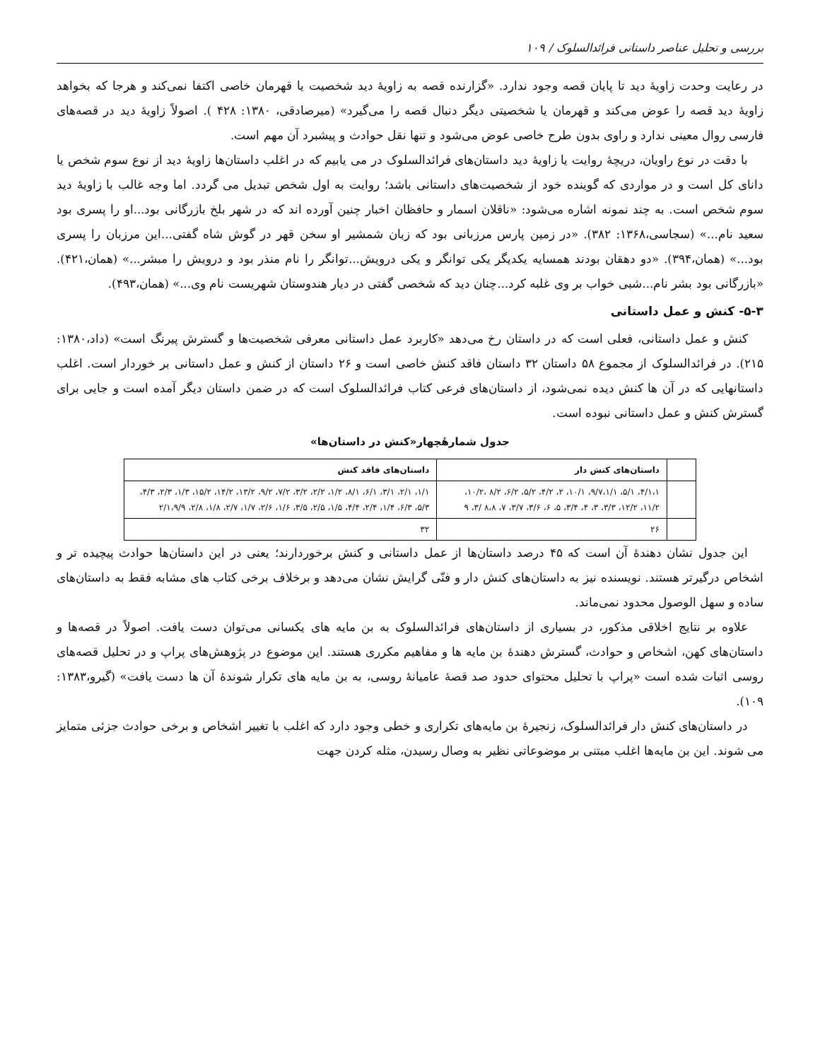بررسی و تحلیل عناصر داستانی فرائدالسلوک / ۱۰۹
در رعایت وحدت زاویهٔ دید تا پایان قصه وجود ندارد. «گزارنده قصه به زاویهٔ دید شخصیت یا قهرمان خاصی اکتفا نمی‌کند و هرجا که بخواهد زاویهٔ دید قصه را عوض می‌کند و قهرمان یا شخصیتی دیگر دنبال قصه را می‌گیرد» (میرصادقی، ۱۳۸۰: ۴۲۸ ). اصولاً زاویهٔ دید در قصه‌های فارسی روال معینی ندارد و راوی بدون طرح خاصی عوض می‌شود و تنها نقل حوادث و پیشبرد آن مهم است.
با دقت در نوع راویان، دریچهٔ روایت یا زاویهٔ دید داستان‌های فرائدالسلوک در می یابیم که در اغلب داستان‌ها زاویهٔ دید از نوع سوم شخص یا دانای کل است و در مواردی که گوینده خود از شخصیت‌های داستانی باشد؛ روایت به اول شخص تبدیل می گردد. اما وجه غالب با زاویهٔ دید سوم شخص است. به چند نمونه اشاره می‌شود: «ناقلان اسمار و حافظان اخبار چنین آورده اند که در شهر بلخ بازرگانی بود...او را پسری بود سعید نام...» (سجاسی،۱۳۶۸: ۳۸۲). «در زمین پارس مرزبانی بود که زبان شمشیر او سخن قهر در گوش شاه گفتی...این مرزبان را پسری بود...» (همان،۳۹۴). «دو دهقان بودند همسایه یکدیگر یکی توانگر و یکی درویش...توانگر را نام منذر بود و درویش را مبشر...» (همان،۴۲۱). «بازرگانی بود بشر نام...شبی خواب بر وی غلبه کرد...چنان دید که شخصی گفتی در دیار هندوستان شهریست نام وی...» (همان،۴۹۳).
۵-۳- کنش و عمل داستانی
کنش و عمل داستانی، فعلی است که در داستان رخ می‌دهد «کاربرد عمل داستانی معرفی شخصیت‌ها و گسترش پیرنگ است» (داد،۱۳۸۰: ۲۱۵). در فرائدالسلوک از مجموع ۵۸ داستان ۳۲ داستان فاقد کنش خاصی است و ۲۶ داستان از کنش و عمل داستانی بر خوردار است. اغلب داستانهایی که در آن ها کنش دیده نمی‌شود، از داستان‌های فرعی کتاب فرائدالسلوک است که در ضمن داستان دیگر آمده است و جایی برای گسترش کنش و عمل داستانی نبوده است.
جدول شمارهٔچهار«کنش در داستان‌ها»
| | داستان‌های کنش دار | داستان‌های فاقد کنش |
| | ۴/۱،۱، ۵/۱، ۹/۷،۱/۱، ۱۰/۱، ۲، ۴/۲، ۵/۲، ۶/۲، ۸/۲ ،۱۰/۲، ۱۱/۲، ۱۲/۲، ۳/۳، ۳، ۴، ۳/۴، ۵، ۶، ۳/۶، ۳/۷، ۷، ۸،۸ /۳، ۹ | ۱/۱، ۲/۱، ۳/۱، ۶/۱، ۸/۱، ۱/۲، ۲/۲، ۳/۲، ۷/۲، ۹/۲، ۱۳/۲، ۱۴/۲، ۱۵/۲، ۱/۳، ۲/۳، ۴/۳، ۵/۳، ۶/۳، ۱/۴، ۲/۴، ۴/۴، ۱/۵، ۲/۵، ۳/۵، ۱/۶، ۲/۶، ۱/۷، ۲/۷، ۱/۸، ۲/۸، ۲/۱،۹/۹ |
| | ۲۶ | ۳۲ |
این جدول نشان دهندهٔ آن است که ۴۵ درصد داستان‌ها از عمل داستانی و کنش برخوردارند؛ یعنی در این داستان‌ها حوادث پیچیده تر و اشخاص درگیرتر هستند. نویسنده نیز به داستان‌های کنش دار و فنّی گرایش نشان می‌دهد و برخلاف برخی کتاب های مشابه فقط به داستان‌های ساده و سهل الوصول محدود نمی‌ماند.
علاوه بر نتایج اخلاقی مذکور، در بسیاری از داستان‌های فرائدالسلوک به بن مایه های یکسانی می‌توان دست یافت. اصولاً در قصه‌ها و داستان‌های کهن، اشخاص و حوادث، گسترش دهندهٔ بن مایه ها و مفاهیم مکرری هستند. این موضوع در پژوهش‌های پراپ و در تحلیل قصه‌های روسی اثبات شده است «پراپ با تحلیل محتوای حدود صد قصهٔ عامیانهٔ روسی، به بن مایه های تکرار شوندهٔ آن ها دست یافت» (گیرو،۱۳۸۳: ۱۰۹).
در داستان‌های کنش دار فرائدالسلوک، زنجیرهٔ بن مایه‌های تکراری و خطی وجود دارد که اغلب با تغییر اشخاص و برخی حوادث جزئی متمایز می شوند. این بن مایه‌ها اغلب مبتنی بر موضوعاتی نظیر به وصال رسیدن، مثله کردن جهت